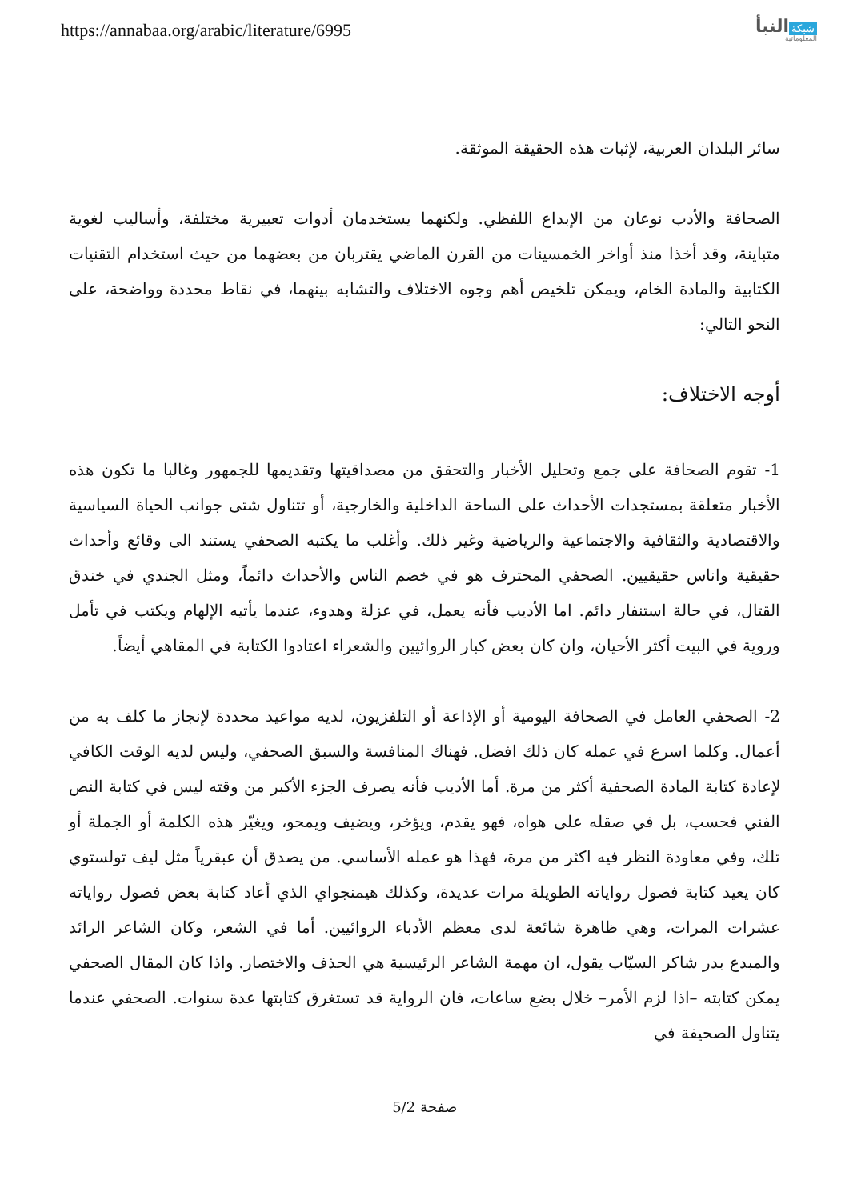https://annabaa.org/arabic/literature/6995
شبكة النبأ
المعلوماتية
سائر البلدان العربية، لإثبات هذه الحقيقة الموثقة.
الصحافة والأدب نوعان من الإبداع اللفظي. ولكنهما يستخدمان أدوات تعبيرية مختلفة، وأساليب لغوية متباينة، وقد أخذا منذ أواخر الخمسينات من القرن الماضي يقتربان من بعضهما من حيث استخدام التقنيات الكتابية والمادة الخام، ويمكن تلخيص أهم وجوه الاختلاف والتشابه بينهما، في نقاط محددة وواضحة، على النحو التالي:
أوجه الاختلاف:
1- تقوم الصحافة على جمع وتحليل الأخبار والتحقق من مصداقيتها وتقديمها للجمهور وغالبا ما تكون هذه الأخبار متعلقة بمستجدات الأحداث على الساحة الداخلية والخارجية، أو تتناول شتى جوانب الحياة السياسية والاقتصادية والثقافية والاجتماعية والرياضية وغير ذلك. وأغلب ما يكتبه الصحفي يستند الى وقائع وأحداث حقيقية واناس حقيقيين. الصحفي المحترف هو في خضم الناس والأحداث دائماً، ومثل الجندي في خندق القتال، في حالة استنفار دائم. اما الأديب فأنه يعمل، في عزلة وهدوء، عندما يأتيه الإلهام ويكتب في تأمل وروية في البيت أكثر الأحيان، وان كان بعض كبار الروائيين والشعراء اعتادوا الكتابة في المقاهي أيضاً.
2- الصحفي العامل في الصحافة اليومية أو الإذاعة أو التلفزيون، لديه مواعيد محددة لإنجاز ما كلف به من أعمال. وكلما اسرع في عمله كان ذلك افضل. فهناك المنافسة والسبق الصحفي، وليس لديه الوقت الكافي لإعادة كتابة المادة الصحفية أكثر من مرة. أما الأديب فأنه يصرف الجزء الأكبر من وقته ليس في كتابة النص الفني فحسب، بل في صقله على هواه، فهو يقدم، ويؤخر، ويضيف ويمحو، ويغيّر هذه الكلمة أو الجملة أو تلك، وفي معاودة النظر فيه اكثر من مرة، فهذا هو عمله الأساسي. من يصدق أن عبقرياً مثل ليف تولستوي كان يعيد كتابة فصول رواياته الطويلة مرات عديدة، وكذلك هيمنجواي الذي أعاد كتابة بعض فصول رواياته عشرات المرات، وهي ظاهرة شائعة لدى معظم الأدباء الروائيين. أما في الشعر، وكان الشاعر الرائد والمبدع بدر شاكر السيّاب يقول، ان مهمة الشاعر الرئيسية هي الحذف والاختصار. واذا كان المقال الصحفي يمكن كتابته –اذا لزم الأمر– خلال بضع ساعات، فان الرواية قد تستغرق كتابتها عدة سنوات. الصحفي عندما يتناول الصحيفة في
صفحة 5/2